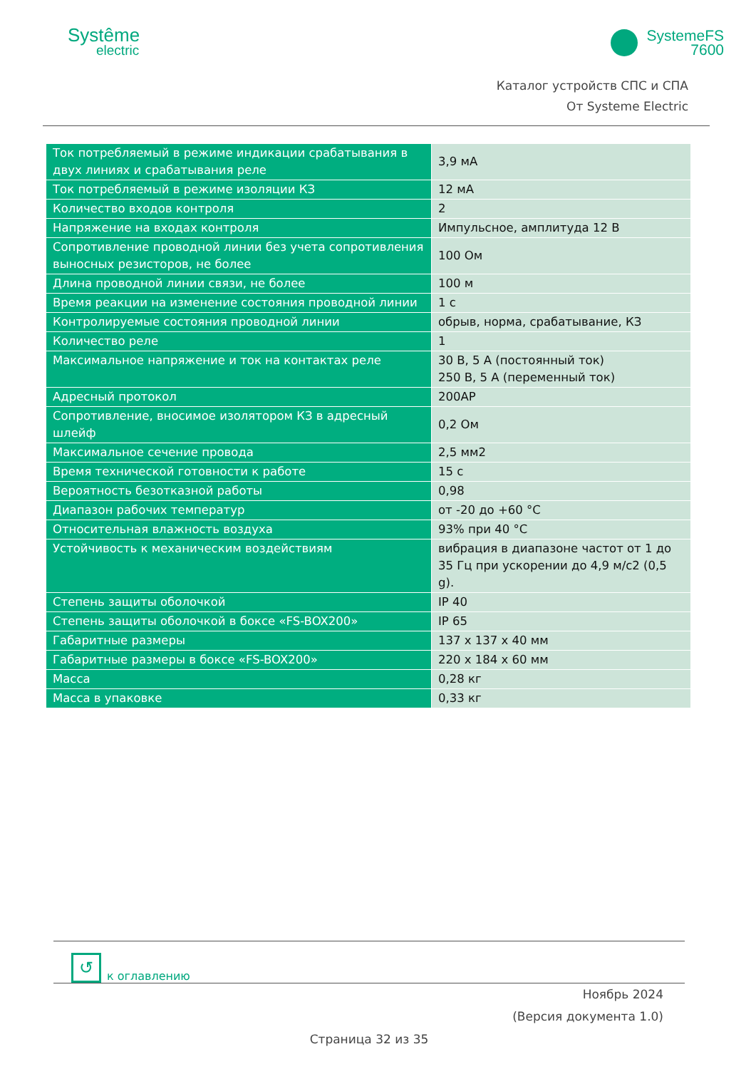Systême
electric
SystemeFS
7600
Каталог устройств СПС и СПА
От Systeme Electric
| Ток потребляемый в режиме индикации срабатывания в двух линиях и срабатывания реле | 3,9 мА |
| Ток потребляемый в режиме изоляции КЗ | 12 мА |
| Количество входов контроля | 2 |
| Напряжение на входах контроля | Импульсное, амплитуда 12 В |
| Сопротивление проводной линии без учета сопротивления выносных резисторов, не более | 100 Ом |
| Длина проводной линии связи, не более | 100 м |
| Время реакции на изменение состояния проводной линии | 1 с |
| Контролируемые состояния проводной линии | обрыв, норма, срабатывание, КЗ |
| Количество реле | 1 |
| Максимальное напряжение и ток на контактах реле | 30 В, 5 А (постоянный ток) 250 В, 5 А (переменный ток) |
| Адресный протокол | 200AP |
| Сопротивление, вносимое изолятором КЗ в адресный шлейф | 0,2 Ом |
| Максимальное сечение провода | 2,5 мм2 |
| Время технической готовности к работе | 15 с |
| Вероятность безотказной работы | 0,98 |
| Диапазон рабочих температур | от -20 до +60 °С |
| Относительная влажность воздуха | 93% при 40 °С |
| Устойчивость к механическим воздействиям | вибрация в диапазоне частот от 1 до 35 Гц при ускорении до 4,9 м/с2 (0,5 g). |
| Степень защиты оболочкой | IP 40 |
| Степень защиты оболочкой в боксе «FS-BOX200» | IP 65 |
| Габаритные размеры | 137 x 137 x 40 мм |
| Габаритные размеры в боксе «FS-BOX200» | 220 x 184 x 60 мм |
| Масса | 0,28 кг |
| Масса в упаковке | 0,33 кг |
↺
к оглавлению
Ноябрь 2024
(Версия документа 1.0)
Страница 32 из 35